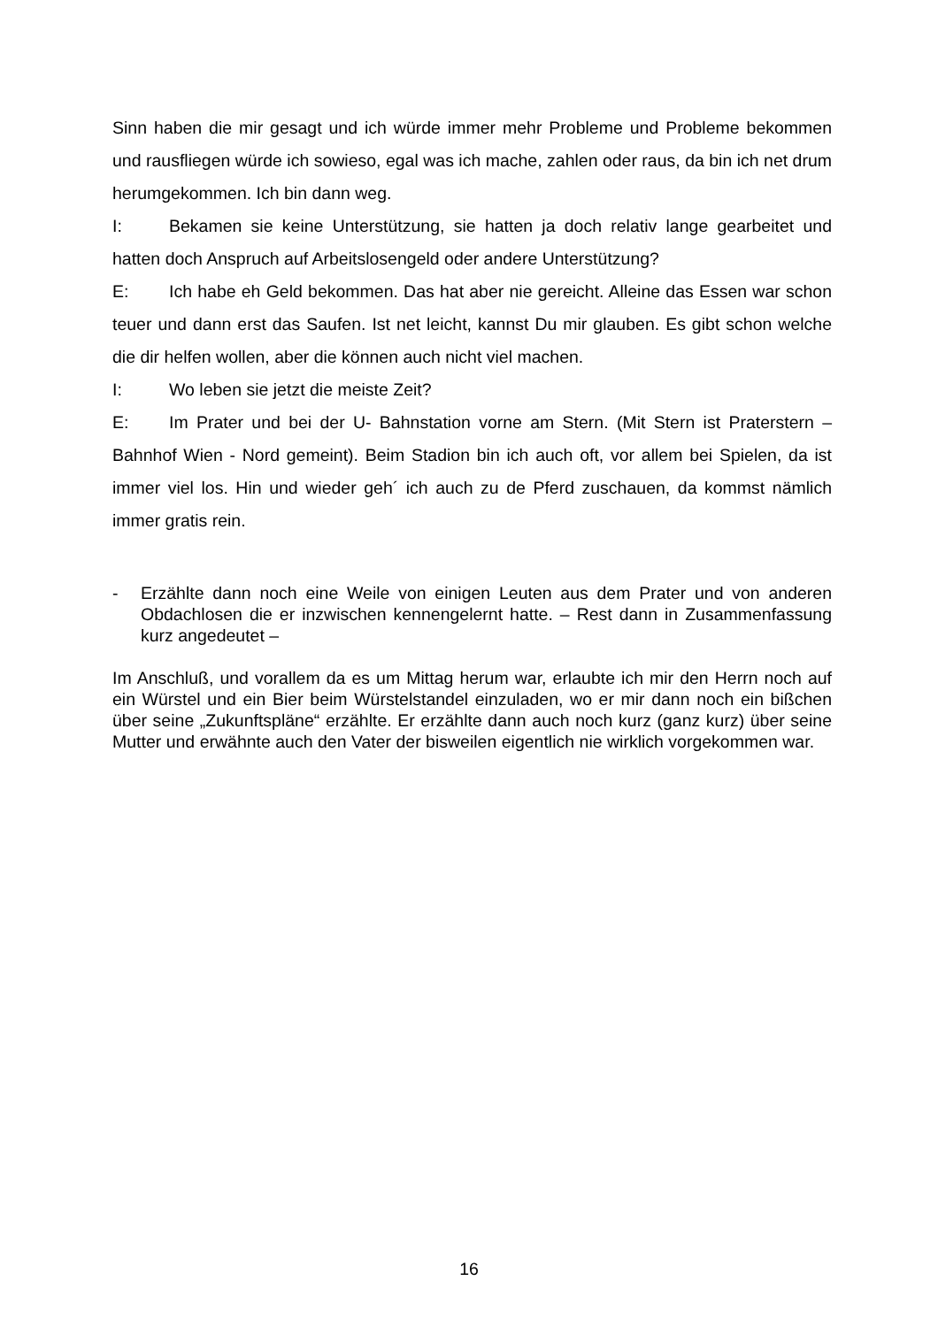Sinn haben die mir gesagt und ich würde immer mehr Probleme und Probleme bekommen und rausfliegen würde ich sowieso, egal was ich mache, zahlen oder raus, da bin ich net drum herumgekommen. Ich bin dann weg.
I: Bekamen sie keine Unterstützung, sie hatten ja doch relativ lange gearbeitet und hatten doch Anspruch auf Arbeitslosengeld oder andere Unterstützung?
E: Ich habe eh Geld bekommen. Das hat aber nie gereicht. Alleine das Essen war schon teuer und dann erst das Saufen. Ist net leicht, kannst Du mir glauben. Es gibt schon welche die dir helfen wollen, aber die können auch nicht viel machen.
I: Wo leben sie jetzt die meiste Zeit?
E: Im Prater und bei der U- Bahnstation vorne am Stern. (Mit Stern ist Praterstern – Bahnhof Wien - Nord gemeint). Beim Stadion bin ich auch oft, vor allem bei Spielen, da ist immer viel los. Hin und wieder geh´ ich auch zu de Pferd zuschauen, da kommst nämlich immer gratis rein.
- Erzählte dann noch eine Weile von einigen Leuten aus dem Prater und von anderen Obdachlosen die er inzwischen kennengelernt hatte. – Rest dann in Zusammenfassung kurz angedeutet –
Im Anschluß, und vorallem da es um Mittag herum war, erlaubte ich mir den Herrn noch auf ein Würstel und ein Bier beim Würstelstandel einzuladen, wo er mir dann noch ein bißchen über seine „Zukunftspläne“ erzählte. Er erzählte dann auch noch kurz (ganz kurz) über seine Mutter und erwähnte auch den Vater der bisweilen eigentlich nie wirklich vorgekommen war.
16